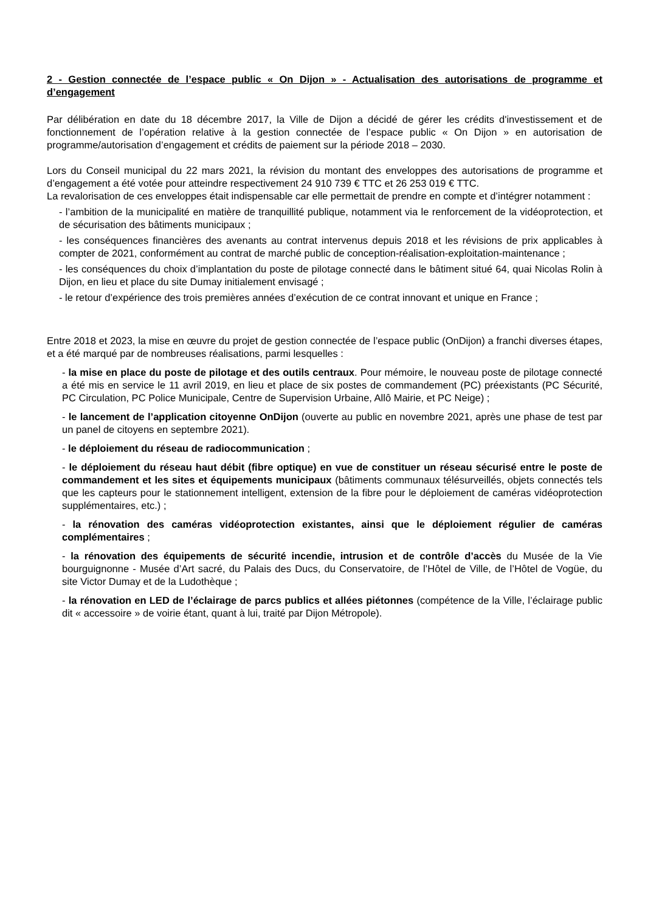2 - Gestion connectée de l’espace public « On Dijon » - Actualisation des autorisations de programme et d’engagement
Par délibération en date du 18 décembre 2017, la Ville de Dijon a décidé de gérer les crédits d'investissement et de fonctionnement de l’opération relative à la gestion connectée de l’espace public « On Dijon » en autorisation de programme/autorisation d’engagement et crédits de paiement sur la période 2018 – 2030.
Lors du Conseil municipal du 22 mars 2021, la révision du montant des enveloppes des autorisations de programme et d’engagement a été votée pour atteindre respectivement 24 910 739 € TTC et 26 253 019 € TTC.
La revalorisation de ces enveloppes était indispensable car elle permettait de prendre en compte et d’intégrer notamment :
- l’ambition de la municipalité en matière de tranquillité publique, notamment via le renforcement de la vidéoprotection, et de sécurisation des bâtiments municipaux ;
- les conséquences financières des avenants au contrat intervenus depuis 2018 et les révisions de prix applicables à compter de 2021, conformément au contrat de marché public de conception-réalisation-exploitation-maintenance ;
- les conséquences du choix d’implantation du poste de pilotage connecté dans le bâtiment situé 64, quai Nicolas Rolin à Dijon, en lieu et place du site Dumay initialement envisagé ;
- le retour d’expérience des trois premières années d’exécution de ce contrat innovant et unique en France ;
Entre 2018 et 2023, la mise en œuvre du projet de gestion connectée de l’espace public (OnDijon) a franchi diverses étapes, et a été marqué par de nombreuses réalisations, parmi lesquelles :
- la mise en place du poste de pilotage et des outils centraux. Pour mémoire, le nouveau poste de pilotage connecté a été mis en service le 11 avril 2019, en lieu et place de six postes de commandement (PC) préexistants (PC Sécurité, PC Circulation, PC Police Municipale, Centre de Supervision Urbaine, Allô Mairie, et PC Neige) ;
- le lancement de l’application citoyenne OnDijon (ouverte au public en novembre 2021, après une phase de test par un panel de citoyens en septembre 2021).
- le déploiement du réseau de radiocommunication ;
- le déploiement du réseau haut débit (fibre optique) en vue de constituer un réseau sécurisé entre le poste de commandement et les sites et équipements municipaux (bâtiments communaux télésurveillés, objets connectés tels que les capteurs pour le stationnement intelligent, extension de la fibre pour le déploiement de caméras vidéoprotection supplémentaires, etc.) ;
- la rénovation des caméras vidéoprotection existantes, ainsi que le déploiement régulier de caméras complémentaires ;
- la rénovation des équipements de sécurité incendie, intrusion et de contrôle d’accès du Musée de la Vie bourguignonne - Musée d’Art sacré, du Palais des Ducs, du Conservatoire, de l’Hôtel de Ville, de l’Hôtel de Vogüe, du site Victor Dumay et de la Ludothèque ;
- la rénovation en LED de l’éclairage de parcs publics et allées piétonnes (compétence de la Ville, l’éclairage public dit « accessoire » de voirie étant, quant à lui, traité par Dijon Métropole).